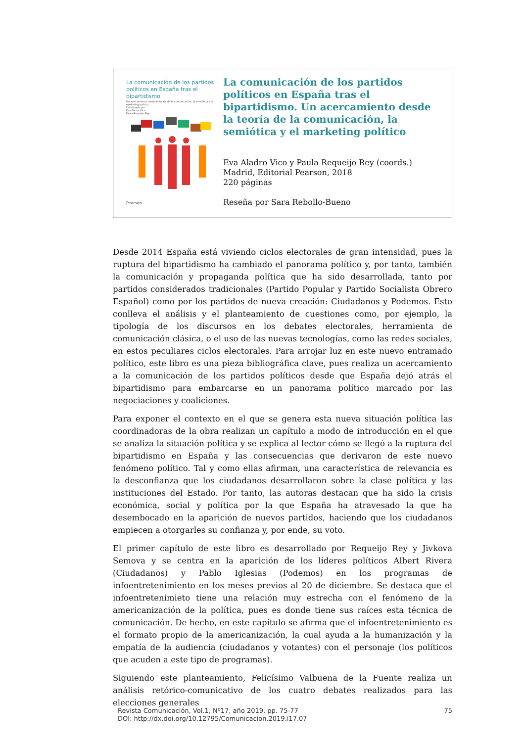La comunicación de los partidos políticos en España tras el bipartidismo
Un acercamiento desde la teoría de la comunicación, la semiótica y el marketing político
Coordinado por:
Eva Aladro Vico
Paula Requeijo Rey
Pearson
La comunicación de los partidos políticos en España tras el bipartidismo. Un acercamiento desde la teoría de la comunicación, la semiótica y el marketing político
Eva Aladro Vico y Paula Requeijo Rey (coords.)
Madrid, Editorial Pearson, 2018
220 páginas
Reseña por Sara Rebollo-Bueno
Desde 2014 España está viviendo ciclos electorales de gran intensidad, pues la ruptura del bipartidismo ha cambiado el panorama político y, por tanto, también la comunicación y propaganda política que ha sido desarrollada, tanto por partidos considerados tradicionales (Partido Popular y Partido Socialista Obrero Español) como por los partidos de nueva creación: Ciudadanos y Podemos. Esto conlleva el análisis y el planteamiento de cuestiones como, por ejemplo, la tipología de los discursos en los debates electorales, herramienta de comunicación clásica, o el uso de las nuevas tecnologías, como las redes sociales, en estos peculiares ciclos electorales. Para arrojar luz en este nuevo entramado político, este libro es una pieza bibliográfica clave, pues realiza un acercamiento a la comunicación de los partidos políticos desde que España dejó atrás el bipartidismo para embarcarse en un panorama político marcado por las negociaciones y coaliciones.
Para exponer el contexto en el que se genera esta nueva situación política las coordinadoras de la obra realizan un capítulo a modo de introducción en el que se analiza la situación política y se explica al lector cómo se llegó a la ruptura del bipartidismo en España y las consecuencias que derivaron de este nuevo fenómeno político. Tal y como ellas afirman, una característica de relevancia es la desconfianza que los ciudadanos desarrollaron sobre la clase política y las instituciones del Estado. Por tanto, las autoras destacan que ha sido la crisis económica, social y política por la que España ha atravesado la que ha desembocado en la aparición de nuevos partidos, haciendo que los ciudadanos empiecen a otorgarles su confianza y, por ende, su voto.
El primer capítulo de este libro es desarrollado por Requeijo Rey y Jivkova Semova y se centra en la aparición de los líderes políticos Albert Rivera (Ciudadanos) y Pablo Iglesias (Podemos) en los programas de infoentretenimiento en los meses previos al 20 de diciembre. Se destaca que el infoentretenimieto tiene una relación muy estrecha con el fenómeno de la americanización de la política, pues es donde tiene sus raíces esta técnica de comunicación. De hecho, en este capítulo se afirma que el infoentretenimiento es el formato propio de la americanización, la cual ayuda a la humanización y la empatía de la audiencia (ciudadanos y votantes) con el personaje (los políticos que acuden a este tipo de programas).
Siguiendo este planteamiento, Felicísimo Valbuena de la Fuente realiza un análisis retórico-comunicativo de los cuatro debates realizados para las elecciones generales
Revista Comunicación, Vol.1, Nº17, año 2019, pp. 75-77
DOI: http://dx.doi.org/10.12795/Comunicacion.2019.i17.07
75